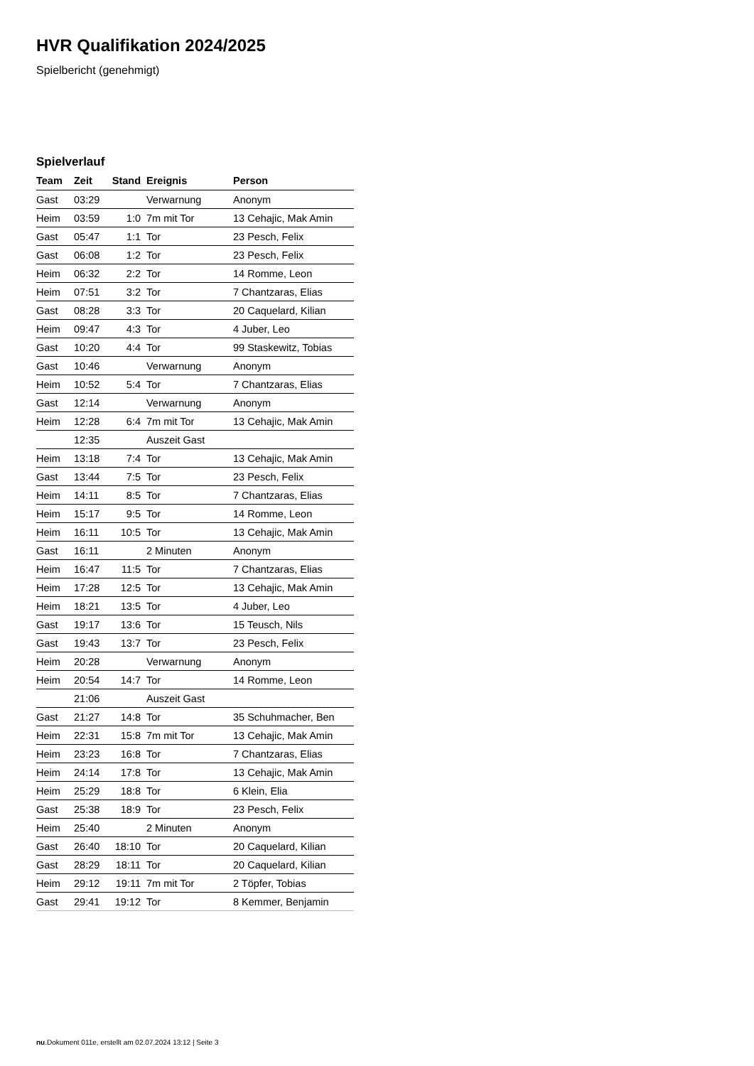HVR Qualifikation 2024/2025
Spielbericht (genehmigt)
Spielverlauf
| Team | Zeit | Stand | Ereignis | Person |
| --- | --- | --- | --- | --- |
| Gast | 03:29 | | Verwarnung | Anonym |
| Heim | 03:59 | 1:0 | 7m mit Tor | 13 Cehajic, Mak Amin |
| Gast | 05:47 | 1:1 | Tor | 23 Pesch, Felix |
| Gast | 06:08 | 1:2 | Tor | 23 Pesch, Felix |
| Heim | 06:32 | 2:2 | Tor | 14 Romme, Leon |
| Heim | 07:51 | 3:2 | Tor | 7 Chantzaras, Elias |
| Gast | 08:28 | 3:3 | Tor | 20 Caquelard, Kilian |
| Heim | 09:47 | 4:3 | Tor | 4 Juber, Leo |
| Gast | 10:20 | 4:4 | Tor | 99 Staskewitz, Tobias |
| Gast | 10:46 | | Verwarnung | Anonym |
| Heim | 10:52 | 5:4 | Tor | 7 Chantzaras, Elias |
| Gast | 12:14 | | Verwarnung | Anonym |
| Heim | 12:28 | 6:4 | 7m mit Tor | 13 Cehajic, Mak Amin |
| | 12:35 | | Auszeit Gast | |
| Heim | 13:18 | 7:4 | Tor | 13 Cehajic, Mak Amin |
| Gast | 13:44 | 7:5 | Tor | 23 Pesch, Felix |
| Heim | 14:11 | 8:5 | Tor | 7 Chantzaras, Elias |
| Heim | 15:17 | 9:5 | Tor | 14 Romme, Leon |
| Heim | 16:11 | 10:5 | Tor | 13 Cehajic, Mak Amin |
| Gast | 16:11 | | 2 Minuten | Anonym |
| Heim | 16:47 | 11:5 | Tor | 7 Chantzaras, Elias |
| Heim | 17:28 | 12:5 | Tor | 13 Cehajic, Mak Amin |
| Heim | 18:21 | 13:5 | Tor | 4 Juber, Leo |
| Gast | 19:17 | 13:6 | Tor | 15 Teusch, Nils |
| Gast | 19:43 | 13:7 | Tor | 23 Pesch, Felix |
| Heim | 20:28 | | Verwarnung | Anonym |
| Heim | 20:54 | 14:7 | Tor | 14 Romme, Leon |
| | 21:06 | | Auszeit Gast | |
| Gast | 21:27 | 14:8 | Tor | 35 Schuhmacher, Ben |
| Heim | 22:31 | 15:8 | 7m mit Tor | 13 Cehajic, Mak Amin |
| Heim | 23:23 | 16:8 | Tor | 7 Chantzaras, Elias |
| Heim | 24:14 | 17:8 | Tor | 13 Cehajic, Mak Amin |
| Heim | 25:29 | 18:8 | Tor | 6 Klein, Elia |
| Gast | 25:38 | 18:9 | Tor | 23 Pesch, Felix |
| Heim | 25:40 | | 2 Minuten | Anonym |
| Gast | 26:40 | 18:10 | Tor | 20 Caquelard, Kilian |
| Gast | 28:29 | 18:11 | Tor | 20 Caquelard, Kilian |
| Heim | 29:12 | 19:11 | 7m mit Tor | 2 Töpfer, Tobias |
| Gast | 29:41 | 19:12 | Tor | 8 Kemmer, Benjamin |
nu.Dokument 011e, erstellt am 02.07.2024 13:12 | Seite 3